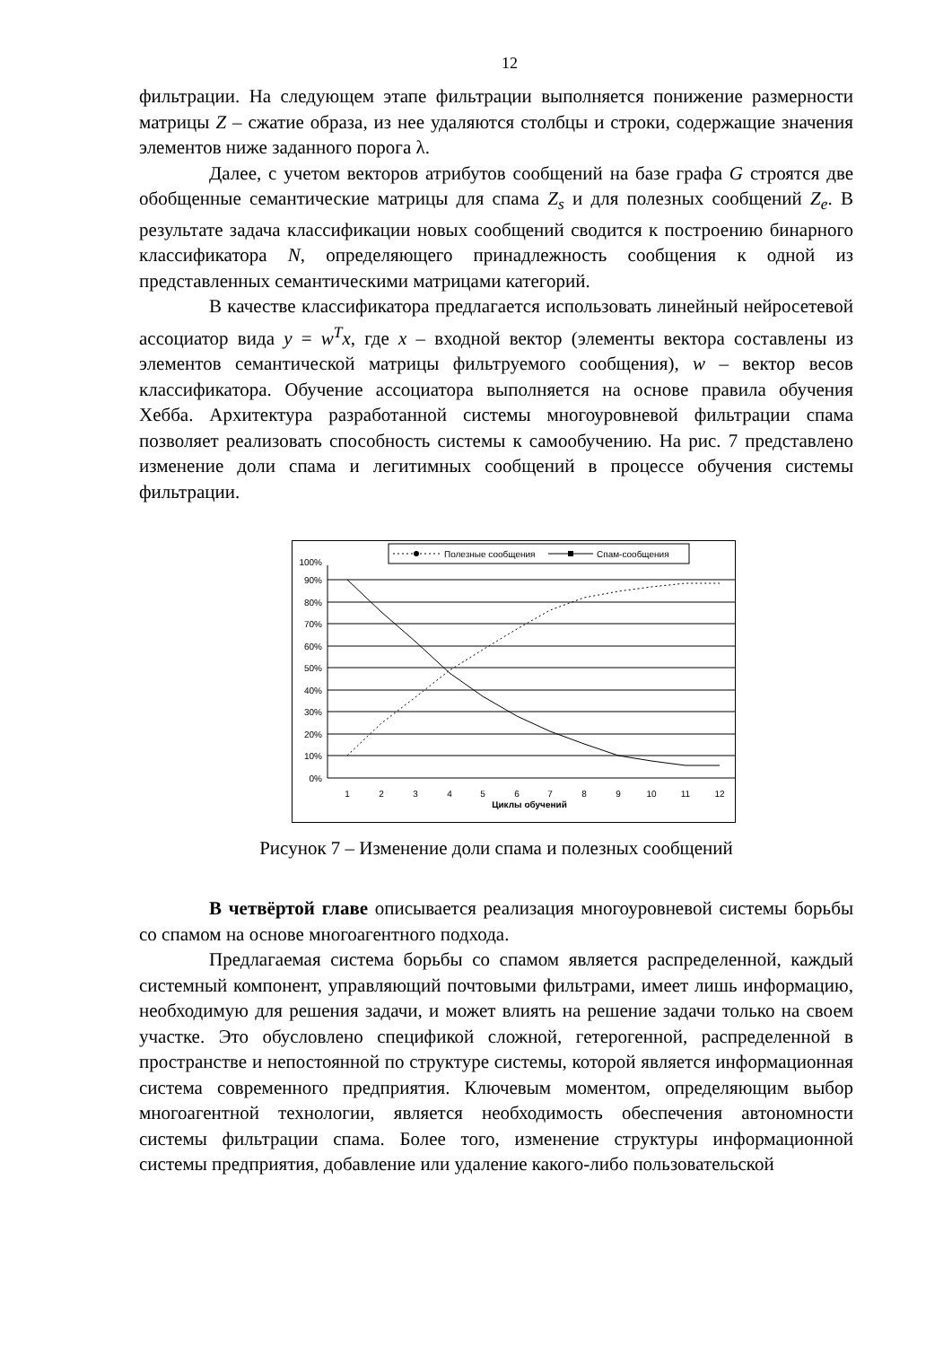12
фильтрации. На следующем этапе фильтрации выполняется понижение размерности матрицы Z – сжатие образа, из нее удаляются столбцы и строки, содержащие значения элементов ниже заданного порога λ.
Далее, с учетом векторов атрибутов сообщений на базе графа G строятся две обобщенные семантические матрицы для спама Z<sub>s</sub> и для полезных сообщений Z<sub>e</sub>. В результате задача классификации новых сообщений сводится к построению бинарного классификатора N, определяющего принадлежность сообщения к одной из представленных семантическими матрицами категорий.
В качестве классификатора предлагается использовать линейный нейросетевой ассоциатор вида y = w<sup>T</sup>x, где x – входной вектор (элементы вектора составлены из элементов семантической матрицы фильтруемого сообщения), w – вектор весов классификатора. Обучение ассоциатора выполняется на основе правила обучения Хебба. Архитектура разработанной системы многоуровневой фильтрации спама позволяет реализовать способность системы к самообучению. На рис. 7 представлено изменение доли спама и легитимных сообщений в процессе обучения системы фильтрации.
Полезные сообщения
Спам-сообщения
0%
10%
20%
30%
40%
50%
60%
70%
80%
90%
100%
1
2
3
4
5
6
7
8
9
10
11
12
Циклы обучений
Рисунок 7 – Изменение доли спама и полезных сообщений
В четвёртой главе описывается реализация многоуровневой системы борьбы со спамом на основе многоагентного подхода.
Предлагаемая система борьбы со спамом является распределенной, каждый системный компонент, управляющий почтовыми фильтрами, имеет лишь информацию, необходимую для решения задачи, и может влиять на решение задачи только на своем участке. Это обусловлено спецификой сложной, гетерогенной, распределенной в пространстве и непостоянной по структуре системы, которой является информационная система современного предприятия. Ключевым моментом, определяющим выбор многоагентной технологии, является необходимость обеспечения автономности системы фильтрации спама. Более того, изменение структуры информационной системы предприятия, добавление или удаление какого-либо пользовательской